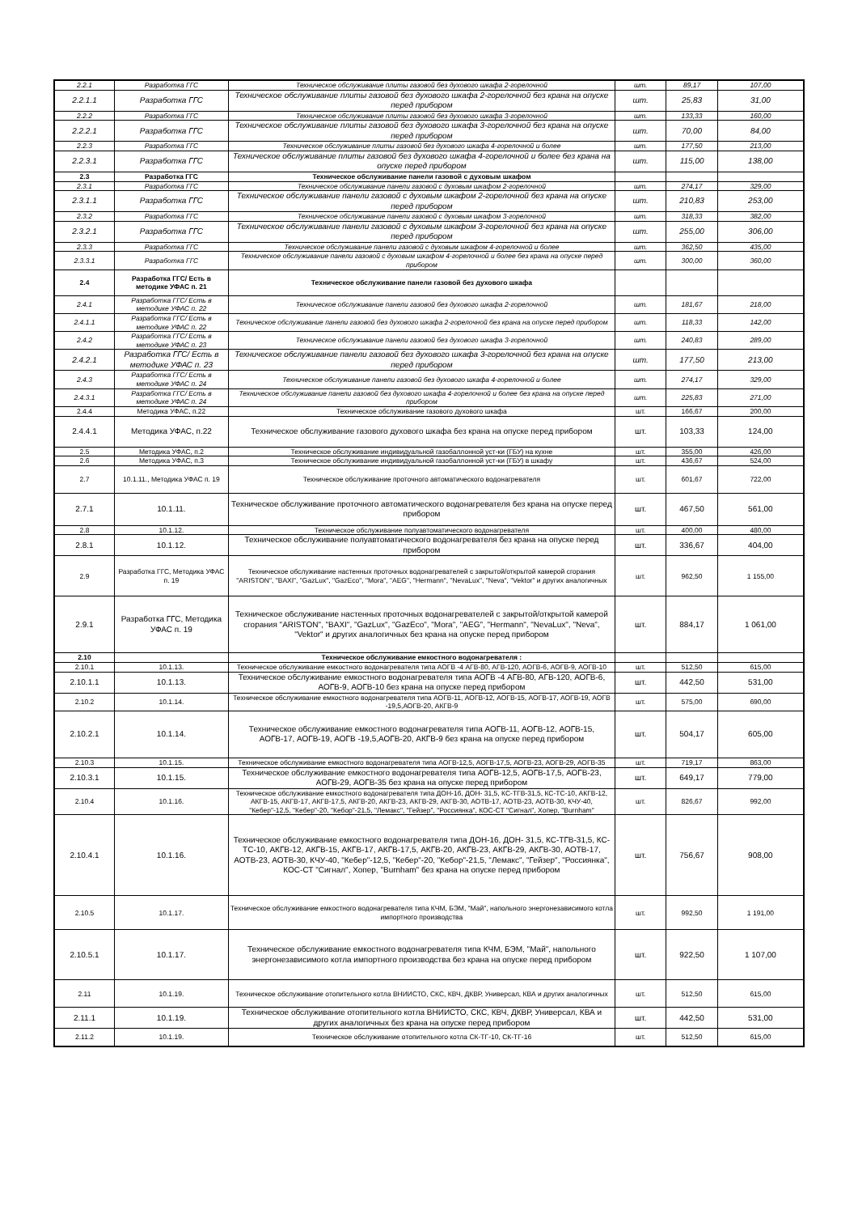| 2.2.1 | Разработка ГГС | Техническое обслуживание плиты газовой без духового шкафа 2-горелочной | шт. | 89,17 | 107,00 |
| 2.2.1.1 | Разработка ГГС | Техническое обслуживание плиты газовой без духового шкафа 2-горелочной без крана на опуске перед прибором | шт. | 25,83 | 31,00 |
| 2.2.2 | Разработка ГГС | Техническое обслуживание плиты газовой без духового шкафа 3-горелочной | шт. | 133,33 | 160,00 |
| 2.2.2.1 | Разработка ГГС | Техническое обслуживание плиты газовой без духового шкафа 3-горелочной без крана на опуске перед прибором | шт. | 70,00 | 84,00 |
| 2.2.3 | Разработка ГГС | Техническое обслуживание плиты газовой без духового шкафа 4-горелочной и более | шт. | 177,50 | 213,00 |
| 2.2.3.1 | Разработка ГГС | Техническое обслуживание плиты газовой без духового шкафа 4-горелочной и более без крана на опуске перед прибором | шт. | 115,00 | 138,00 |
| 2.3 | Разработка ГГС | Техническое обслуживание панели газовой с духовым шкафом | | | |
| 2.3.1 | Разработка ГГС | Техническое обслуживание панели газовой с духовым шкафом 2-горелочной | шт. | 274,17 | 329,00 |
| 2.3.1.1 | Разработка ГГС | Техническое обслуживание панели газовой с духовым шкафом 2-горелочной без крана на опуске перед прибором | шт. | 210,83 | 253,00 |
| 2.3.2 | Разработка ГГС | Техническое обслуживание панели газовой с духовым шкафом 3-горелочной | шт. | 318,33 | 382,00 |
| 2.3.2.1 | Разработка ГГС | Техническое обслуживание панели газовой с духовым шкафом 3-горелочной без крана на опуске перед прибором | шт. | 255,00 | 306,00 |
| 2.3.3 | Разработка ГГС | Техническое обслуживание панели газовой с духовым шкафом 4-горелочной и более | шт. | 362,50 | 435,00 |
| 2.3.3.1 | Разработка ГГС | Техническое обслуживание панели газовой с духовым шкафом 4-горелочной и более без крана на опуске перед прибором | шт. | 300,00 | 360,00 |
| 2.4 | Разработка ГГС/ Есть в методике УФАС п. 21 | Техническое обслуживание панели газовой без духового шкафа | | | |
| 2.4.1 | Разработка ГГС/ Есть в методике УФАС п. 22 | Техническое обслуживание панели газовой без духового шкафа 2-горелочной | шт. | 181,67 | 218,00 |
| 2.4.1.1 | Разработка ГГС/ Есть в методике УФАС п. 22 | Техническое обслуживание панели газовой без духового шкафа 2-горелочной без крана на опуске перед прибором | шт. | 118,33 | 142,00 |
| 2.4.2 | Разработка ГГС/ Есть в методике УФАС п. 23 | Техническое обслуживание панели газовой без духового шкафа 3-горелочной | шт. | 240,83 | 289,00 |
| 2.4.2.1 | Разработка ГГС/ Есть в методике УФАС п. 23 | Техническое обслуживание панели газовой без духового шкафа 3-горелочной без крана на опуске перед прибором | шт. | 177,50 | 213,00 |
| 2.4.3 | Разработка ГГС/ Есть в методике УФАС п. 24 | Техническое обслуживание панели газовой без духового шкафа 4-горелочной и более | шт. | 274,17 | 329,00 |
| 2.4.3.1 | Разработка ГГС/ Есть в методике УФАС п. 24 | Техническое обслуживание панели газовой без духового шкафа 4-горелочной и более без крана на опуске перед прибором | шт. | 225,83 | 271,00 |
| 2.4.4 | Методика УФАС, п.22 | Техническое обслуживание газового духового шкафа | шт. | 166,67 | 200,00 |
| 2.4.4.1 | Методика УФАС, п.22 | Техническое обслуживание газового духового шкафа без крана на опуске перед прибором | шт. | 103,33 | 124,00 |
| 2.5 | Методика УФАС, п.2 | Техническое обслуживание индивидуальной газобаллонной уст-ки (ГБУ) на кухне | шт. | 355,00 | 426,00 |
| 2.6 | Методика УФАС, п.3 | Техническое обслуживание индивидуальной газобаллонной уст-ки (ГБУ) в шкафу | шт. | 436,67 | 524,00 |
| 2.7 | 10.1.11., Методика УФАС п. 19 | Техническое обслуживание проточного автоматического водонагревателя | шт. | 601,67 | 722,00 |
| 2.7.1 | 10.1.11. | Техническое обслуживание проточного автоматического водонагревателя без крана на опуске перед прибором | шт. | 467,50 | 561,00 |
| 2.8 | 10.1.12. | Техническое обслуживание полуавтоматического водонагревателя | шт. | 400,00 | 480,00 |
| 2.8.1 | 10.1.12. | Техническое обслуживание полуавтоматического водонагревателя без крана на опуске перед прибором | шт. | 336,67 | 404,00 |
| 2.9 | Разработка ГГС, Методика УФАС п. 19 | Техническое обслуживание настенных проточных водонагревателей с закрытой/открытой камерой сгорания "ARISTON", "BAXI", "GazLux", "GazEco", "Mora", "AEG", "Hermann", "NevaLux", "Neva", "Vektor" и других аналогичных | шт. | 962,50 | 1 155,00 |
| 2.9.1 | Разработка ГГС, Методика УФАС п. 19 | Техническое обслуживание настенных проточных водонагревателей с закрытой/открытой камерой сгорания "ARISTON", "BAXI", "GazLux", "GazEco", "Mora", "AEG", "Hermann", "NevaLux", "Neva", "Vektor" и других аналогичных без крана на опуске перед прибором | шт. | 884,17 | 1 061,00 |
| 2.10 | | Техническое обслуживание емкостного водонагревателя : | | | |
| 2.10.1 | 10.1.13. | Техническое обслуживание емкостного водонагревателя типа АОГВ -4 АГВ-80, АГВ-120, АОГВ-6, АОГВ-9, АОГВ-10 | шт. | 512,50 | 615,00 |
| 2.10.1.1 | 10.1.13. | Техническое обслуживание емкостного водонагревателя типа АОГВ -4 АГВ-80, АГВ-120, АОГВ-6, АОГВ-9, АОГВ-10 без крана на опуске перед прибором | шт. | 442,50 | 531,00 |
| 2.10.2 | 10.1.14. | Техническое обслуживание емкостного водонагревателя типа АОГВ-11, АОГВ-12, АОГВ-15, АОГВ-17, АОГВ-19, АОГВ -19,5,АОГВ-20, АКГВ-9 | шт. | 575,00 | 690,00 |
| 2.10.2.1 | 10.1.14. | Техническое обслуживание емкостного водонагревателя типа АОГВ-11, АОГВ-12, АОГВ-15, АОГВ-17, АОГВ-19, АОГВ -19,5,АОГВ-20, АКГВ-9 без крана на опуске перед прибором | шт. | 504,17 | 605,00 |
| 2.10.3 | 10.1.15. | Техническое обслуживание емкостного водонагревателя типа АОГВ-12,5, АОГВ-17,5, АОГВ-23, АОГВ-29, АОГВ-35 | шт. | 719,17 | 863,00 |
| 2.10.3.1 | 10.1.15. | Техническое обслуживание емкостного водонагревателя типа АОГВ-12,5, АОГВ-17,5, АОГВ-23, АОГВ-29, АОГВ-35 без крана на опуске перед прибором | шт. | 649,17 | 779,00 |
| 2.10.4 | 10.1.16. | Техническое обслуживание емкостного водонагревателя типа ДОН-16, ДОН- 31,5, КС-ТГВ-31,5, КС-ТС-10, АКГВ-12, АКГВ-15, АКГВ-17, АКГВ-17,5, АКГВ-20, АКГВ-23, АКГВ-29, АКГВ-30, АОТВ-17, АОТВ-23, АОТВ-30, КЧУ-40, "Кебер"-12,5, "Кебер"-20, "Кебор"-21,5, "Лемакс", "Гейзер", "Россиянка", КОС-СТ "Сигнал", Хопер, "Burnham" | шт. | 826,67 | 992,00 |
| 2.10.4.1 | 10.1.16. | Техническое обслуживание емкостного водонагревателя типа ДОН-16, ДОН- 31,5, КС-ТГВ-31,5, КС-ТС-10, АКГВ-12, АКГВ-15, АКГВ-17, АКГВ-17,5, АКГВ-20, АКГВ-23, АКГВ-29, АКГВ-30, АОТВ-17, АОТВ-23, АОТВ-30, КЧУ-40, "Кебер"-12,5, "Кебер"-20, "Кебор"-21,5, "Лемакс", "Гейзер", "Россиянка", КОС-СТ "Сигнал", Хопер, "Burnham" без крана на опуске перед прибором | шт. | 756,67 | 908,00 |
| 2.10.5 | 10.1.17. | Техническое обслуживание емкостного водонагревателя типа КЧМ, БЭМ, "Май", напольного энергонезависимого котла импортного производства | шт. | 992,50 | 1 191,00 |
| 2.10.5.1 | 10.1.17. | Техническое обслуживание емкостного водонагревателя типа КЧМ, БЭМ, "Май", напольного энергонезависимого котла импортного производства без крана на опуске перед прибором | шт. | 922,50 | 1 107,00 |
| 2.11 | 10.1.19. | Техническое обслуживание отопительного котла ВНИИСТО, СКС, КВЧ, ДКВР, Универсал, КВА и других аналогичных | шт. | 512,50 | 615,00 |
| 2.11.1 | 10.1.19. | Техническое обслуживание отопительного котла ВНИИСТО, СКС, КВЧ, ДКВР, Универсал, КВА и других аналогичных без крана на опуске перед прибором | шт. | 442,50 | 531,00 |
| 2.11.2 | 10.1.19. | Техническое обслуживание отопительного котла СК-ТГ-10, СК-ТГ-16 | шт. | 512,50 | 615,00 |